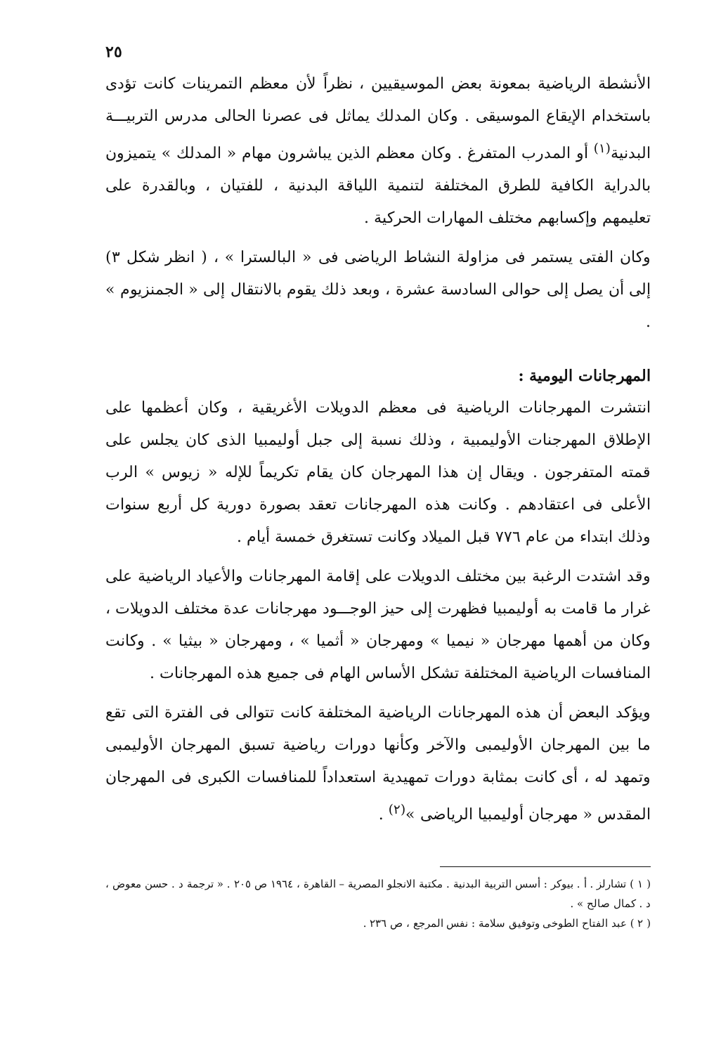٢٥
الأنشطة الرياضية بمعونة بعض الموسيقيين ، نظراً لأن معظم التمرينات كانت تؤدى باستخدام الإيقاع الموسيقى . وكان المدلك يماثل فى عصرنا الحالى مدرس التربيـــة البدنية<sup>(١)</sup> أو المدرب المتفرغ . وكان معظم الذين يباشرون مهام « المدلك » يتميزون بالدراية الكافية للطرق المختلفة لتنمية اللياقة البدنية ، للفتيان ، وبالقدرة على تعليمهم وإكسابهم مختلف المهارات الحركية .
وكان الفتى يستمر فى مزاولة النشاط الرياضى فى « البالسترا » ، ( انظر شكل ٣) إلى أن يصل إلى حوالى السادسة عشرة ، وبعد ذلك يقوم بالانتقال إلى « الجمنزيوم » .
المهرجانات اليومية :
انتشرت المهرجانات الرياضية فى معظم الدويلات الأغريقية ، وكان أعظمها على الإطلاق المهرجنات الأوليمبية ، وذلك نسبة إلى جبل أوليمبيا الذى كان يجلس على قمته المتفرجون . ويقال إن هذا المهرجان كان يقام تكريماً للإله « زيوس » الرب الأعلى فى اعتقادهم . وكانت هذه المهرجانات تعقد بصورة دورية كل أربع سنوات وذلك ابتداء من عام ٧٧٦ قبل الميلاد وكانت تستغرق خمسة أيام .
وقد اشتدت الرغبة بين مختلف الدويلات على إقامة المهرجانات والأعياد الرياضية على غرار ما قامت به أوليمبيا فظهرت إلى حيز الوجـــود مهرجانات عدة مختلف الدويلات ، وكان من أهمها مهرجان « نيميا » ومهرجان « أثميا » ، ومهرجان « بيثيا » . وكانت المنافسات الرياضية المختلفة تشكل الأساس الهام فى جميع هذه المهرجانات .
ويؤكد البعض أن هذه المهرجانات الرياضية المختلفة كانت تتوالى فى الفترة التى تقع ما بين المهرجان الأوليمبى والآخر وكأنها دورات رياضية تسبق المهرجان الأوليمبى وتمهد له ، أى كانت بمثابة دورات تمهيدية استعداداً للمنافسات الكبرى فى المهرجان المقدس « مهرجان أوليمبيا الرياضى »<sup>(٢)</sup> .
( ١ ) تشارلز . أ . بيوكر : أسس التربية البدنية . مكتبة الانجلو المصرية – القاهرة ، ١٩٦٤ ص ٢٠٥ . « ترجمة د . حسن معوض ، د . كمال صالح » .
( ٢ ) عبد الفتاح الطوخى وتوفيق سلامة : نفس المرجع ، ص ٢٣٦ .